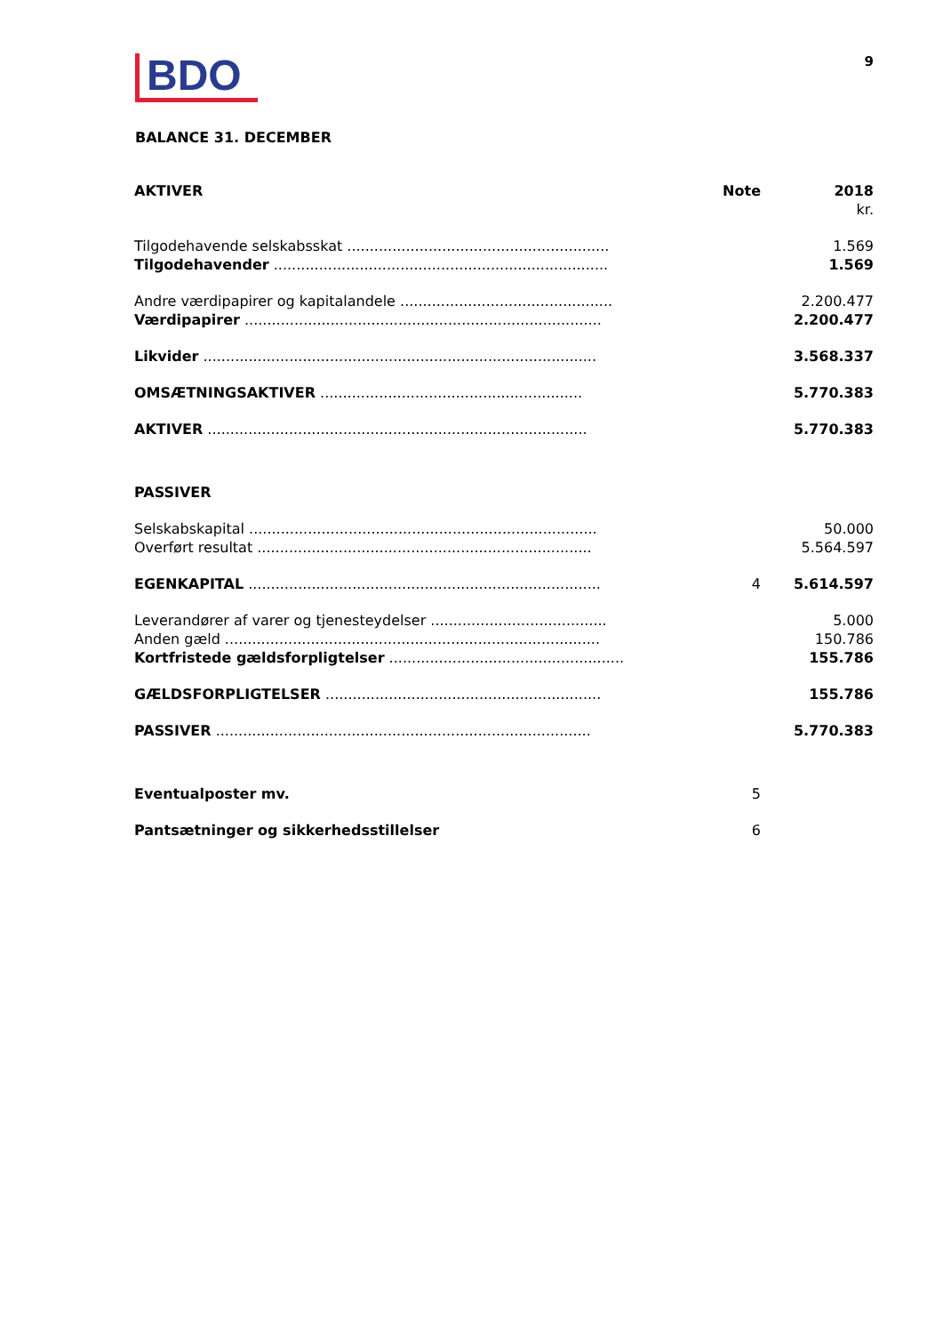BDO
9
BALANCE 31. DECEMBER
| AKTIVER | Note | 2018 |
| --- | --- | --- |
| | | kr. |
| Tilgodehavende selskabsskat .......................................................... | | 1.569 |
| Tilgodehavender .......................................................................... | | 1.569 |
| Andre værdipapirer og kapitalandele ............................................... | | 2.200.477 |
| Værdipapirer ............................................................................... | | 2.200.477 |
| Likvider ....................................................................................... | | 3.568.337 |
| OMSÆTNINGSAKTIVER .......................................................... | | 5.770.383 |
| AKTIVER .................................................................................... | | 5.770.383 |
| PASSIVER | | |
| Selskabskapital ............................................................................. | | 50.000 |
| Overført resultat .......................................................................... | | 5.564.597 |
| EGENKAPITAL .............................................................................. | 4 | 5.614.597 |
| Leverandører af varer og tjenesteydelser ....................................... | | 5.000 |
| Anden gæld ................................................................................... | | 150.786 |
| Kortfristede gældsforpligtelser .................................................... | | 155.786 |
| GÆLDSFORPLIGTELSER ............................................................. | | 155.786 |
| PASSIVER ................................................................................... | | 5.770.383 |
| Eventualposter mv. | 5 | |
| Pantsætninger og sikkerhedsstillelser | 6 | |